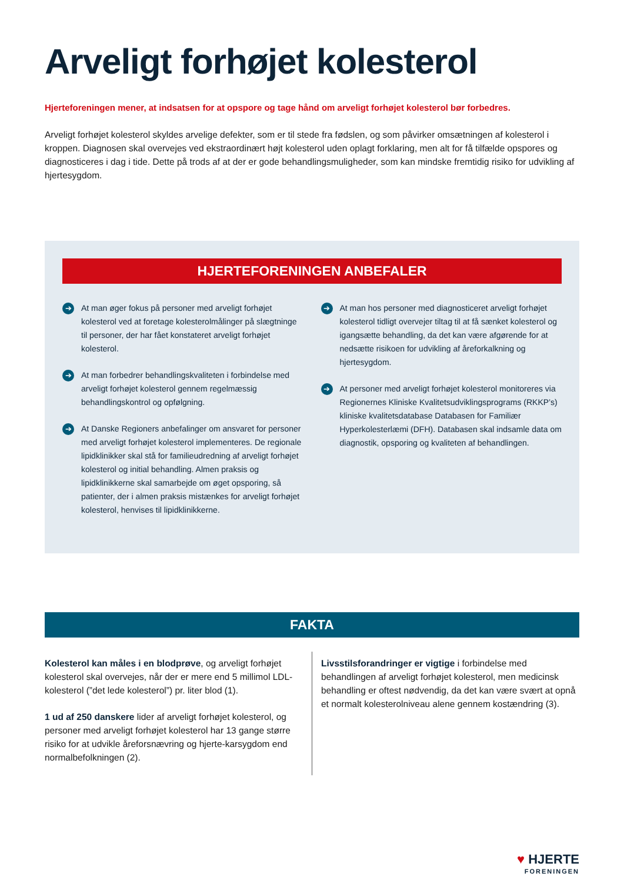Arveligt forhøjet kolesterol
Hjerteforeningen mener, at indsatsen for at opspore og tage hånd om arveligt forhøjet kolesterol bør forbedres.
Arveligt forhøjet kolesterol skyldes arvelige defekter, som er til stede fra fødslen, og som påvirker omsætningen af kolesterol i kroppen. Diagnosen skal overvejes ved ekstraordinært højt kolesterol uden oplagt forklaring, men alt for få tilfælde opspores og diagnosticeres i dag i tide. Dette på trods af at der er gode behandlingsmuligheder, som kan mindske fremtidig risiko for udvikling af hjertesygdom.
HJERTEFORENINGEN ANBEFALER
➔
At man øger fokus på personer med arveligt forhøjet kolesterol ved at foretage kolesterolmålinger på slægtninge til personer, der har fået konstateret arveligt forhøjet kolesterol.
➔
At man forbedrer behandlingskvaliteten i forbindelse med arveligt forhøjet kolesterol gennem regelmæssig behandlingskontrol og opfølgning.
➔
At Danske Regioners anbefalinger om ansvaret for personer med arveligt forhøjet kolesterol implementeres. De regionale lipidklinikker skal stå for familieudredning af arveligt forhøjet kolesterol og initial behandling. Almen praksis og lipidklinikkerne skal samarbejde om øget opsporing, så patienter, der i almen praksis mistænkes for arveligt forhøjet kolesterol, henvises til lipidklinikkerne.
➔
At man hos personer med diagnosticeret arveligt forhøjet kolesterol tidligt overvejer tiltag til at få sænket kolesterol og igangsætte behandling, da det kan være afgørende for at nedsætte risikoen for udvikling af åreforkalkning og hjertesygdom.
➔
At personer med arveligt forhøjet kolesterol monitoreres via Regionernes Kliniske Kvalitetsudviklingsprograms (RKKP’s) kliniske kvalitetsdatabase Databasen for Familiær Hyperkolesterlæmi (DFH). Databasen skal indsamle data om diagnostik, opsporing og kvaliteten af behandlingen.
FAKTA
Kolesterol kan måles i en blodprøve, og arveligt forhøjet kolesterol skal overvejes, når der er mere end 5 millimol LDL-kolesterol (”det lede kolesterol”) pr. liter blod (1).
1 ud af 250 danskere lider af arveligt forhøjet kolesterol, og personer med arveligt forhøjet kolesterol har 13 gange større risiko for at udvikle åreforsnævring og hjerte-karsygdom end normalbefolkningen (2).
Livsstilsforandringer er vigtige i forbindelse med behandlingen af arveligt forhøjet kolesterol, men medicinsk behandling er oftest nødvendig, da det kan være svært at opnå et normalt kolesterolniveau alene gennem kostændring (3).
♥ HJERTE
FORENINGEN